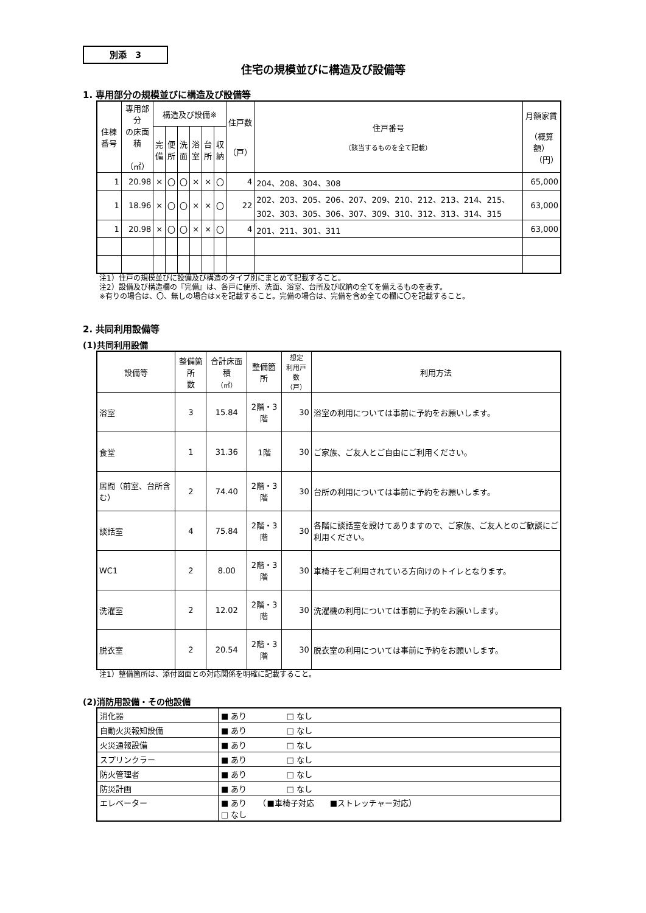別添　3
住宅の規模並びに構造及び設備等
1. 専用部分の規模並びに構造及び設備等
| 住棟番号 | 専用部分 の床面積 （㎡） | 構造及び設備※ | | | | | | 住戸数 （戸） | 住戸番号 （該当するものを全て記載） | 月額家賃 （概算額） （円） |
| --- | --- | --- | --- | --- | --- | --- | --- | --- | --- | --- |
| | | 完 備 | 便 所 | 洗 面 | 浴 室 | 台 所 | 収 納 | | | |
| 1 | 20.98 | × | 〇 | 〇 | × | × | 〇 | 4 | 204、208、304、308 | 65,000 |
| 1 | 18.96 | × | 〇 | 〇 | × | × | 〇 | 22 | 202、203、205、206、207、209、210、212、213、214、215、302、303、305、306、307、309、310、312、313、314、315 | 63,000 |
| 1 | 20.98 | × | 〇 | 〇 | × | × | 〇 | 4 | 201、211、301、311 | 63,000 |
注1）住戸の規模並びに設備及び構造のタイプ別にまとめて記載すること。
注2）設備及び構造欄の『完備』は、各戸に便所、洗面、浴室、台所及び収納の全てを備えるものを表す。
※有りの場合は、〇、無しの場合は×を記載すること。完備の場合は、完備を含め全ての欄に〇を記載すること。
2. 共同利用設備等
(1)共同利用設備
| 設備等 | 整備箇所 数 | 合計床面積 （㎡） | 整備箇所 | 想定 利用戸数 （戸） | 利用方法 |
| --- | --- | --- | --- | --- | --- |
| 浴室 | 3 | 15.84 | 2階・3階 | 30 | 浴室の利用については事前に予約をお願いします。 |
| 食堂 | 1 | 31.36 | 1階 | 30 | ご家族、ご友人とご自由にご利用ください。 |
| 居間（前室、台所含む） | 2 | 74.40 | 2階・3階 | 30 | 台所の利用については事前に予約をお願いします。 |
| 談話室 | 4 | 75.84 | 2階・3階 | 30 | 各階に談話室を設けてありますので、ご家族、ご友人とのご歓談にご利用ください。 |
| WC1 | 2 | 8.00 | 2階・3階 | 30 | 車椅子をご利用されている方向けのトイレとなります。 |
| 洗濯室 | 2 | 12.02 | 2階・3階 | 30 | 洗濯機の利用については事前に予約をお願いします。 |
| 脱衣室 | 2 | 20.54 | 2階・3階 | 30 | 脱衣室の利用については事前に予約をお願いします。 |
注1）整備箇所は、添付図面との対応関係を明確に記載すること。
(2)消防用設備・その他設備
| 消化器 | ■ あり □ なし |
| 自動火災報知設備 | ■ あり □ なし |
| 火災通報設備 | ■ あり □ なし |
| スプリンクラー | ■ あり □ なし |
| 防火管理者 | ■ あり □ なし |
| 防災計画 | ■ あり □ なし |
| エレベーター | ■ あり （■車椅子対応 ■ストレッチャー対応） □ なし |